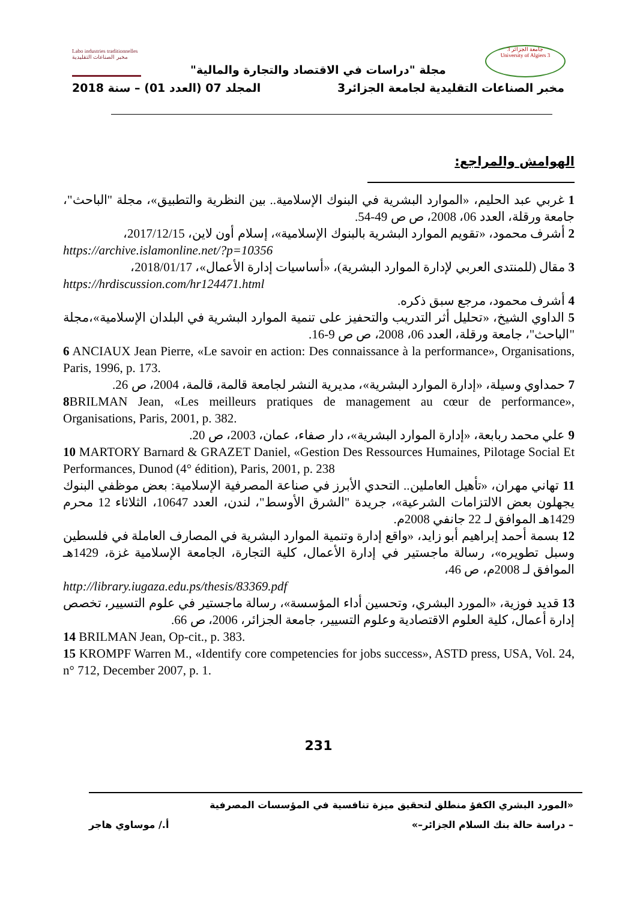Labo industries traditionnelles مخبر الصناعات التقليدية
جامعة الجزائر 3
University of Algiers 3
مجلة "دراسات في الاقتصاد والتجارة والمالية"
مخبر الصناعات التقليدية لجامعة الجزائر3 المجلد 07 (العدد 01) – سنة 2018
الهوامش والمراجع:
1 غربي عبد الحليم، «الموارد البشرية في البنوك الإسلامية.. بين النظرية والتطبيق»، مجلة "الباحث"، جامعة ورقلة، العدد 06، 2008، ص ص 49-54.
2 أشرف محمود، «تقويم الموارد البشرية بالبنوك الإسلامية»، إسلام أون لاين، 2017/12/15،
https://archive.islamonline.net/?p=10356
3 مقال (للمنتدى العربي لإدارة الموارد البشرية)، «أساسيات إدارة الأعمال»، 2018/01/17،
https://hrdiscussion.com/hr124471.html
4 أشرف محمود، مرجع سبق ذكره.
5 الداوي الشيخ، «تحليل أثر التدريب والتحفيز على تنمية الموارد البشرية في البلدان الإسلامية»،مجلة "الباحث"، جامعة ورقلة، العدد 06، 2008، ص ص 9-16.
6 ANCIAUX Jean Pierre, «Le savoir en action: Des connaissance à la performance», Organisations, Paris, 1996, p. 173.
7 حمداوي وسيلة، «إدارة الموارد البشرية»، مديرية النشر لجامعة قالمة، قالمة، 2004، ص 26.
8 BRILMAN Jean, «Les meilleurs pratiques de management au cœur de performance», Organisations, Paris, 2001, p. 382.
9 علي محمد ربابعة، «إدارة الموارد البشرية»، دار صفاء، عمان، 2003، ص 20.
10 MARTORY Barnard & GRAZET Daniel, «Gestion Des Ressources Humaines, Pilotage Social Et Performances, Dunod (4° édition), Paris, 2001, p. 238
11 تهاني مهران، «تأهيل العاملين.. التحدي الأبرز في صناعة المصرفية الإسلامية: بعض موظفي البنوك يجهلون بعض الالتزامات الشرعية»، جريدة "الشرق الأوسط"، لندن، العدد 10647، الثلاثاء 12 محرم 1429هـ الموافق لـ 22 جانفي 2008م.
12 بسمة أحمد إبراهيم أبو زايد، «واقع إدارة وتنمية الموارد البشرية في المصارف العاملة في فلسطين وسبل تطويره»، رسالة ماجستير في إدارة الأعمال، كلية التجارة، الجامعة الإسلامية غزة، 1429هـ الموافق لـ 2008م، ص 46،
http://library.iugaza.edu.ps/thesis/83369.pdf
13 قديد فوزية، «المورد البشري، وتحسين أداء المؤسسة»، رسالة ماجستير في علوم التسيير، تخصص إدارة أعمال، كلية العلوم الاقتصادية وعلوم التسيير، جامعة الجزائر، 2006، ص 66.
14 BRILMAN Jean, Op-cit., p. 383.
15 KROMPF Warren M., «Identify core competencies for jobs success», ASTD press, USA, Vol. 24, n° 712, December 2007, p. 1.
231
«المورد البشري الكفؤ منطلق لتحقيق ميزة تنافسية في المؤسسات المصرفية
– دراسة حالة بنك السلام الجزائر–» أ./ موساوي هاجر